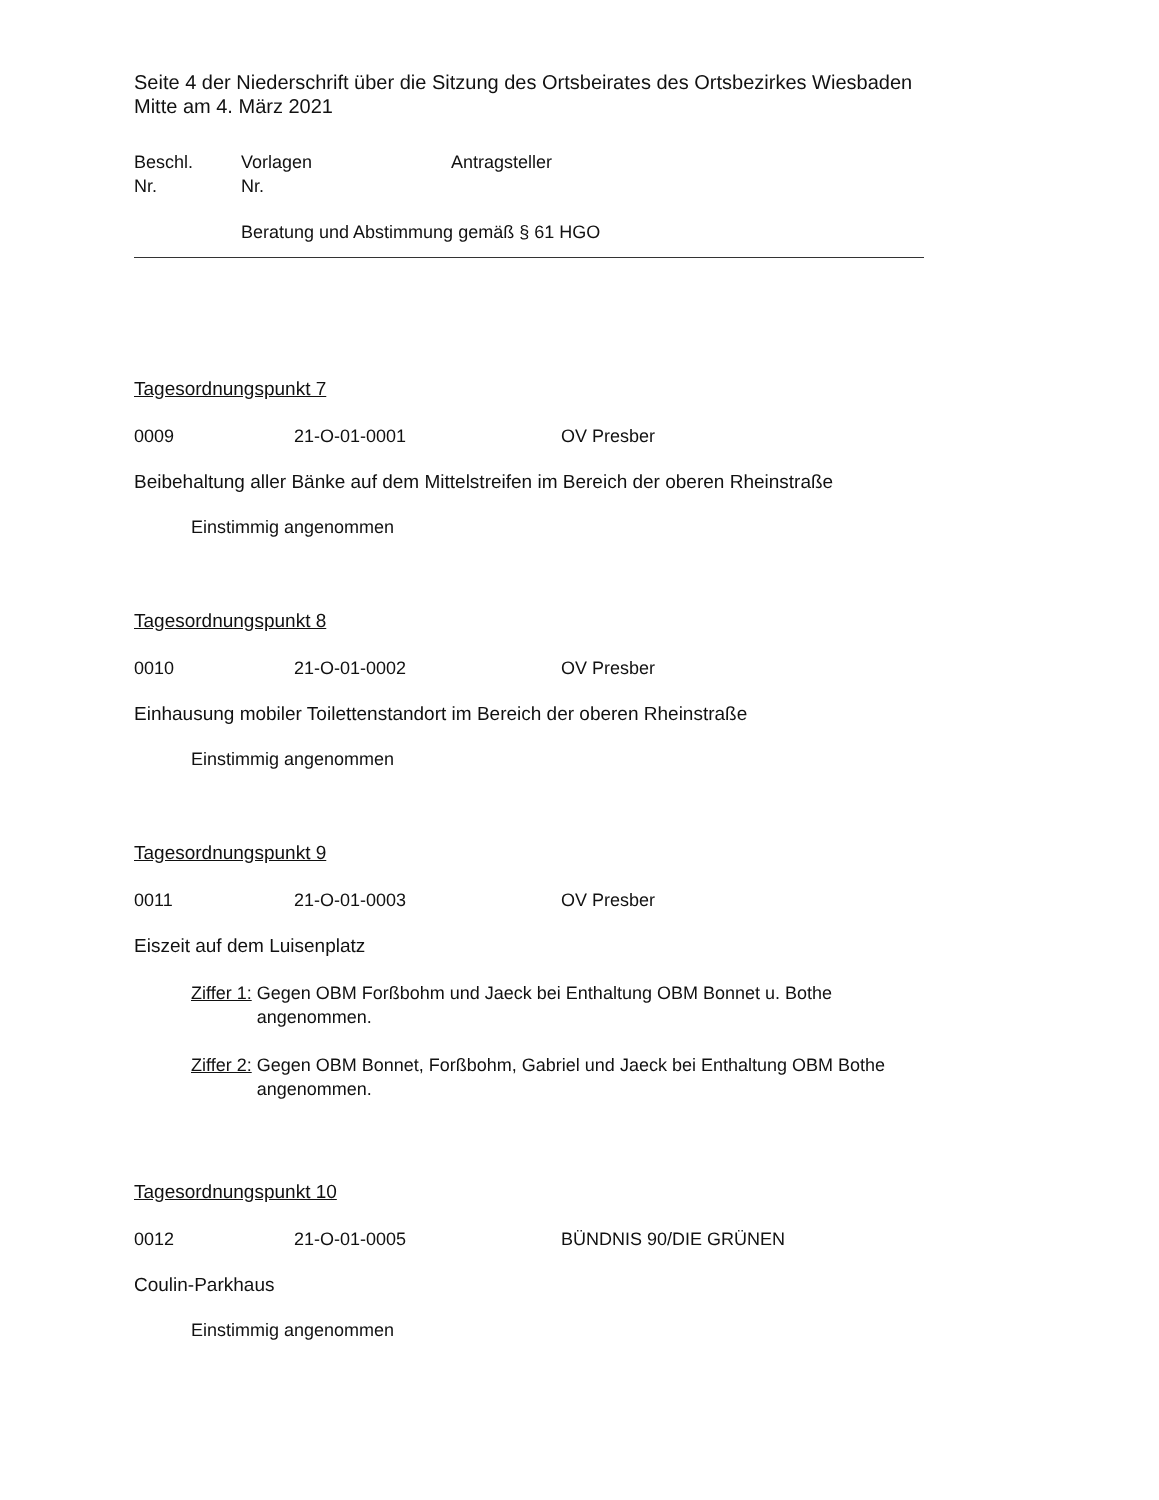Seite 4 der Niederschrift über die Sitzung des Ortsbeirates des Ortsbezirkes Wiesbaden Mitte am 4. März 2021
Beschl.
Nr.
Vorlagen
Nr.
Antragsteller
Beratung und Abstimmung gemäß § 61 HGO
Tagesordnungspunkt 7
0009 21-O-01-0001 OV Presber
Beibehaltung aller Bänke auf dem Mittelstreifen im Bereich der oberen Rheinstraße
Einstimmig angenommen
Tagesordnungspunkt 8
0010 21-O-01-0002 OV Presber
Einhausung mobiler Toilettenstandort im Bereich der oberen Rheinstraße
Einstimmig angenommen
Tagesordnungspunkt 9
0011 21-O-01-0003 OV Presber
Eiszeit auf dem Luisenplatz
Ziffer 1: Gegen OBM Forßbohm und Jaeck bei Enthaltung OBM Bonnet u. Bothe
angenommen.
Ziffer 2: Gegen OBM Bonnet, Forßbohm, Gabriel und Jaeck bei Enthaltung OBM Bothe
angenommen.
Tagesordnungspunkt 10
0012 21-O-01-0005 BÜNDNIS 90/DIE GRÜNEN
Coulin-Parkhaus
Einstimmig angenommen